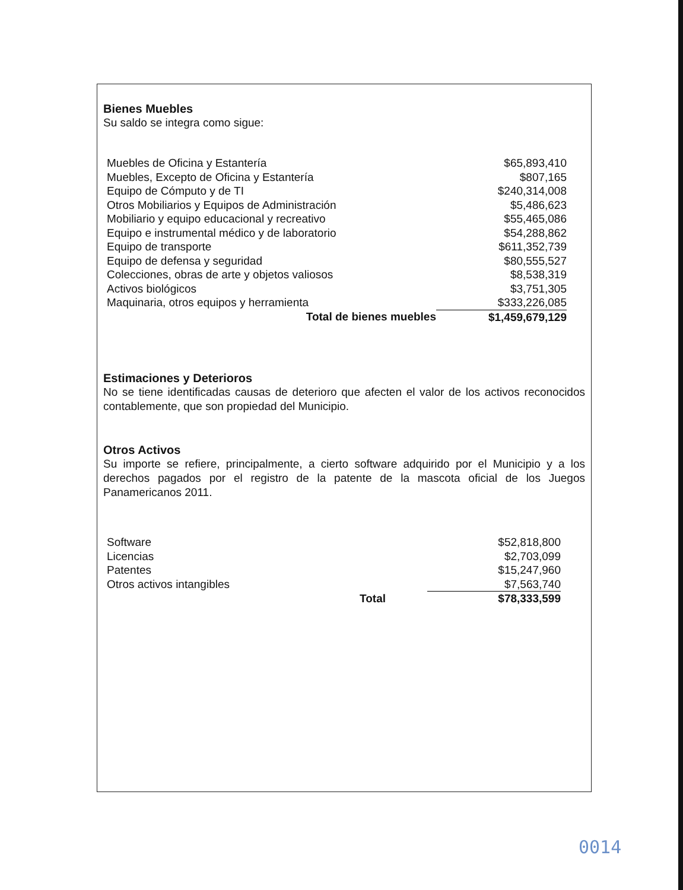Bienes Muebles
Su saldo se integra como sigue:
| Muebles de Oficina y Estantería | | $65,893,410 |
| Muebles, Excepto de Oficina y Estantería | | $807,165 |
| Equipo de Cómputo y de TI | | $240,314,008 |
| Otros Mobiliarios y Equipos de Administración | | $5,486,623 |
| Mobiliario y equipo educacional y recreativo | | $55,465,086 |
| Equipo e instrumental médico y de laboratorio | | $54,288,862 |
| Equipo de transporte | | $611,352,739 |
| Equipo de defensa y seguridad | | $80,555,527 |
| Colecciones, obras de arte y objetos valiosos | | $8,538,319 |
| Activos biológicos | | $3,751,305 |
| Maquinaria, otros equipos y herramienta | | $333,226,085 |
| Total de bienes muebles | | $1,459,679,129 |
Estimaciones y Deterioros
No se tiene identificadas causas de deterioro que afecten el valor de los activos reconocidos contablemente, que son propiedad del Municipio.
Otros Activos
Su importe se refiere, principalmente, a cierto software adquirido por el Municipio y a los derechos pagados por el registro de la patente de la mascota oficial de los Juegos Panamericanos 2011.
| Software | | $52,818,800 |
| Licencias | | $2,703,099 |
| Patentes | | $15,247,960 |
| Otros activos intangibles | | $7,563,740 |
| Total | | $78,333,599 |
0014